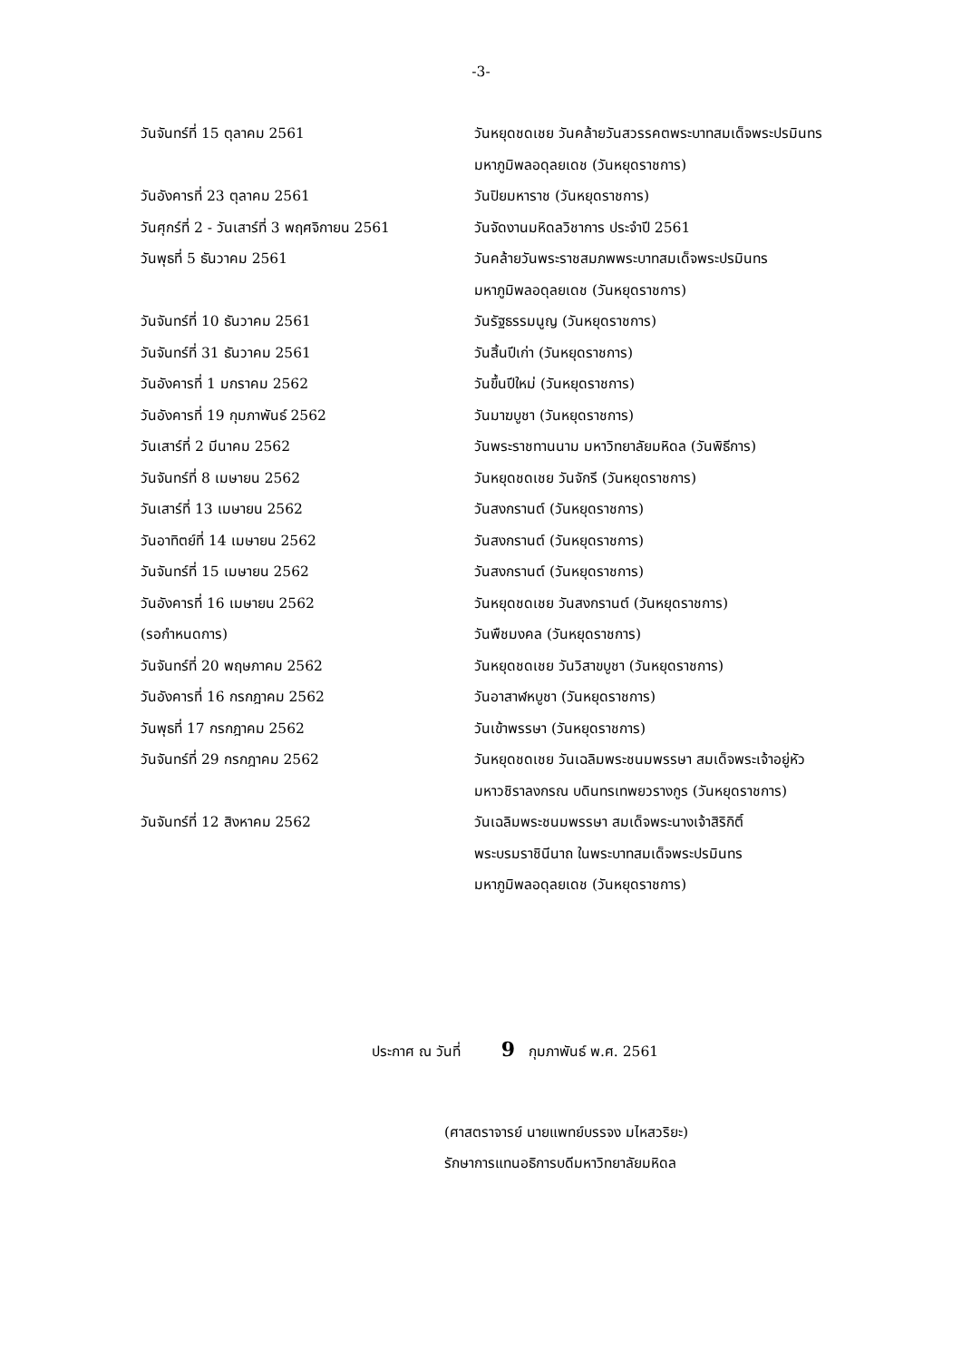-3-
| วันจันทร์ที่ 15 ตุลาคม 2561 | วันหยุดชดเชย วันคล้ายวันสวรรคตพระบาทสมเด็จพระปรมินทร มหาภูมิพลอดุลยเดช (วันหยุดราชการ) |
| วันอังคารที่ 23 ตุลาคม 2561 | วันปิยมหาราช (วันหยุดราชการ) |
| วันศุกร์ที่ 2 - วันเสาร์ที่ 3 พฤศจิกายน 2561 | วันจัดงานมหิดลวิชาการ ประจำปี 2561 |
| วันพุธที่ 5 ธันวาคม 2561 | วันคล้ายวันพระราชสมภพพระบาทสมเด็จพระปรมินทร มหาภูมิพลอดุลยเดช (วันหยุดราชการ) |
| วันจันทร์ที่ 10 ธันวาคม 2561 | วันรัฐธรรมนูญ (วันหยุดราชการ) |
| วันจันทร์ที่ 31 ธันวาคม 2561 | วันสิ้นปีเก่า (วันหยุดราชการ) |
| วันอังคารที่ 1 มกราคม 2562 | วันขึ้นปีใหม่ (วันหยุดราชการ) |
| วันอังคารที่ 19 กุมภาพันธ์ 2562 | วันมาฆบูชา (วันหยุดราชการ) |
| วันเสาร์ที่ 2 มีนาคม 2562 | วันพระราชทานนาม มหาวิทยาลัยมหิดล (วันพิธีการ) |
| วันจันทร์ที่ 8 เมษายน 2562 | วันหยุดชดเชย วันจักรี (วันหยุดราชการ) |
| วันเสาร์ที่ 13 เมษายน 2562 | วันสงกรานต์ (วันหยุดราชการ) |
| วันอาทิตย์ที่ 14 เมษายน 2562 | วันสงกรานต์ (วันหยุดราชการ) |
| วันจันทร์ที่ 15 เมษายน 2562 | วันสงกรานต์ (วันหยุดราชการ) |
| วันอังคารที่ 16 เมษายน 2562 | วันหยุดชดเชย วันสงกรานต์ (วันหยุดราชการ) |
| (รอกำหนดการ) | วันพืชมงคล (วันหยุดราชการ) |
| วันจันทร์ที่ 20 พฤษภาคม 2562 | วันหยุดชดเชย วันวิสาขบูชา (วันหยุดราชการ) |
| วันอังคารที่ 16 กรกฎาคม 2562 | วันอาสาฬหบูชา (วันหยุดราชการ) |
| วันพุธที่ 17 กรกฎาคม 2562 | วันเข้าพรรษา (วันหยุดราชการ) |
| วันจันทร์ที่ 29 กรกฎาคม 2562 | วันหยุดชดเชย วันเฉลิมพระชนมพรรษา สมเด็จพระเจ้าอยู่หัว มหาวชิราลงกรณ บดินทรเทพยวรางกูร (วันหยุดราชการ) |
| วันจันทร์ที่ 12 สิงหาคม 2562 | วันเฉลิมพระชนมพรรษา สมเด็จพระนางเจ้าสิริกิติ์ พระบรมราชินีนาถ ในพระบาทสมเด็จพระปรมินทร มหาภูมิพลอดุลยเดช (วันหยุดราชการ) |
ประกาศ ณ วันที่ 9 กุมภาพันธ์ พ.ศ. 2561
(ศาสตราจารย์ นายแพทย์บรรจง มไหสวริยะ)
รักษาการแทนอธิการบดีมหาวิทยาลัยมหิดล